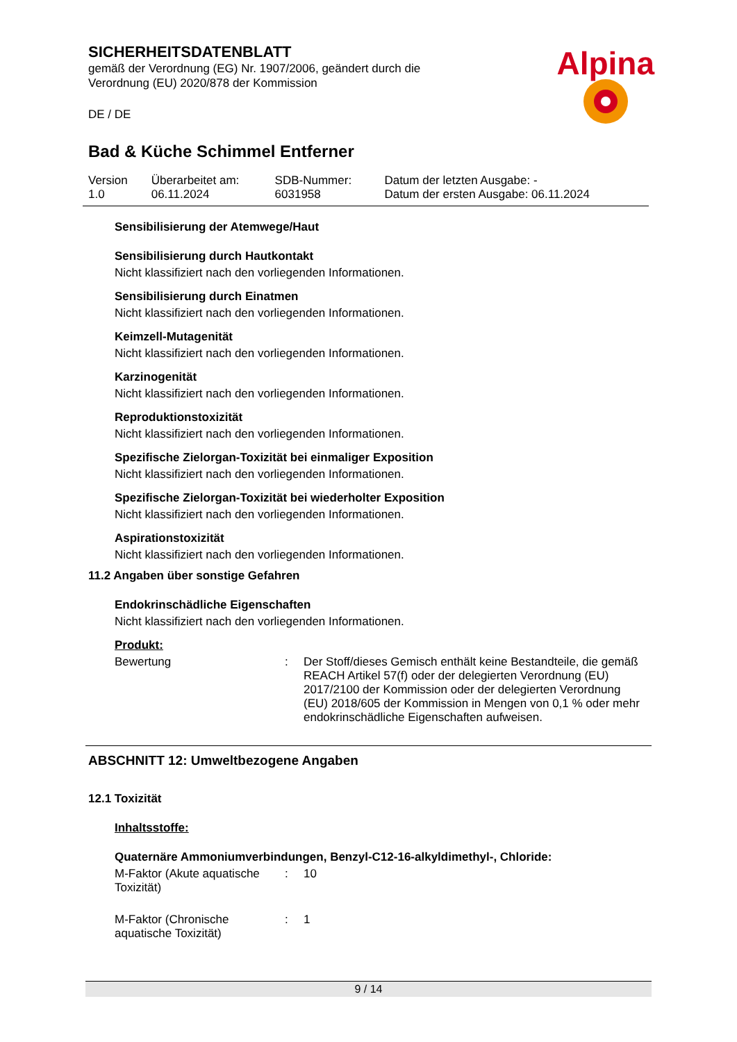SICHERHEITSDATENBLATT
gemäß der Verordnung (EG) Nr. 1907/2006, geändert durch die
Verordnung (EU) 2020/878 der Kommission
DE / DE
Alpina
Bad & Küche Schimmel Entferner
| Version 1.0 | Überarbeitet am: 06.11.2024 | SDB-Nummer: 6031958 | Datum der letzten Ausgabe: - Datum der ersten Ausgabe: 06.11.2024 |
Sensibilisierung der Atemwege/Haut
Sensibilisierung durch Hautkontakt
Nicht klassifiziert nach den vorliegenden Informationen.
Sensibilisierung durch Einatmen
Nicht klassifiziert nach den vorliegenden Informationen.
Keimzell-Mutagenität
Nicht klassifiziert nach den vorliegenden Informationen.
Karzinogenität
Nicht klassifiziert nach den vorliegenden Informationen.
Reproduktionstoxizität
Nicht klassifiziert nach den vorliegenden Informationen.
Spezifische Zielorgan-Toxizität bei einmaliger Exposition
Nicht klassifiziert nach den vorliegenden Informationen.
Spezifische Zielorgan-Toxizität bei wiederholter Exposition
Nicht klassifiziert nach den vorliegenden Informationen.
Aspirationstoxizität
Nicht klassifiziert nach den vorliegenden Informationen.
11.2 Angaben über sonstige Gefahren
Endokrinschädliche Eigenschaften
Nicht klassifiziert nach den vorliegenden Informationen.
Produkt:
| Bewertung | : | Der Stoff/dieses Gemisch enthält keine Bestandteile, die gemäß REACH Artikel 57(f) oder der delegierten Verordnung (EU) 2017/2100 der Kommission oder der delegierten Verordnung (EU) 2018/605 der Kommission in Mengen von 0,1 % oder mehr endokrinschädliche Eigenschaften aufweisen. |
ABSCHNITT 12: Umweltbezogene Angaben
12.1 Toxizität
Inhaltsstoffe:
Quaternäre Ammoniumverbindungen, Benzyl-C12-16-alkyldimethyl-, Chloride:
| M-Faktor (Akute aquatische Toxizität) | : | 10 |
| M-Faktor (Chronische aquatische Toxizität) | : | 1 |
9 / 14